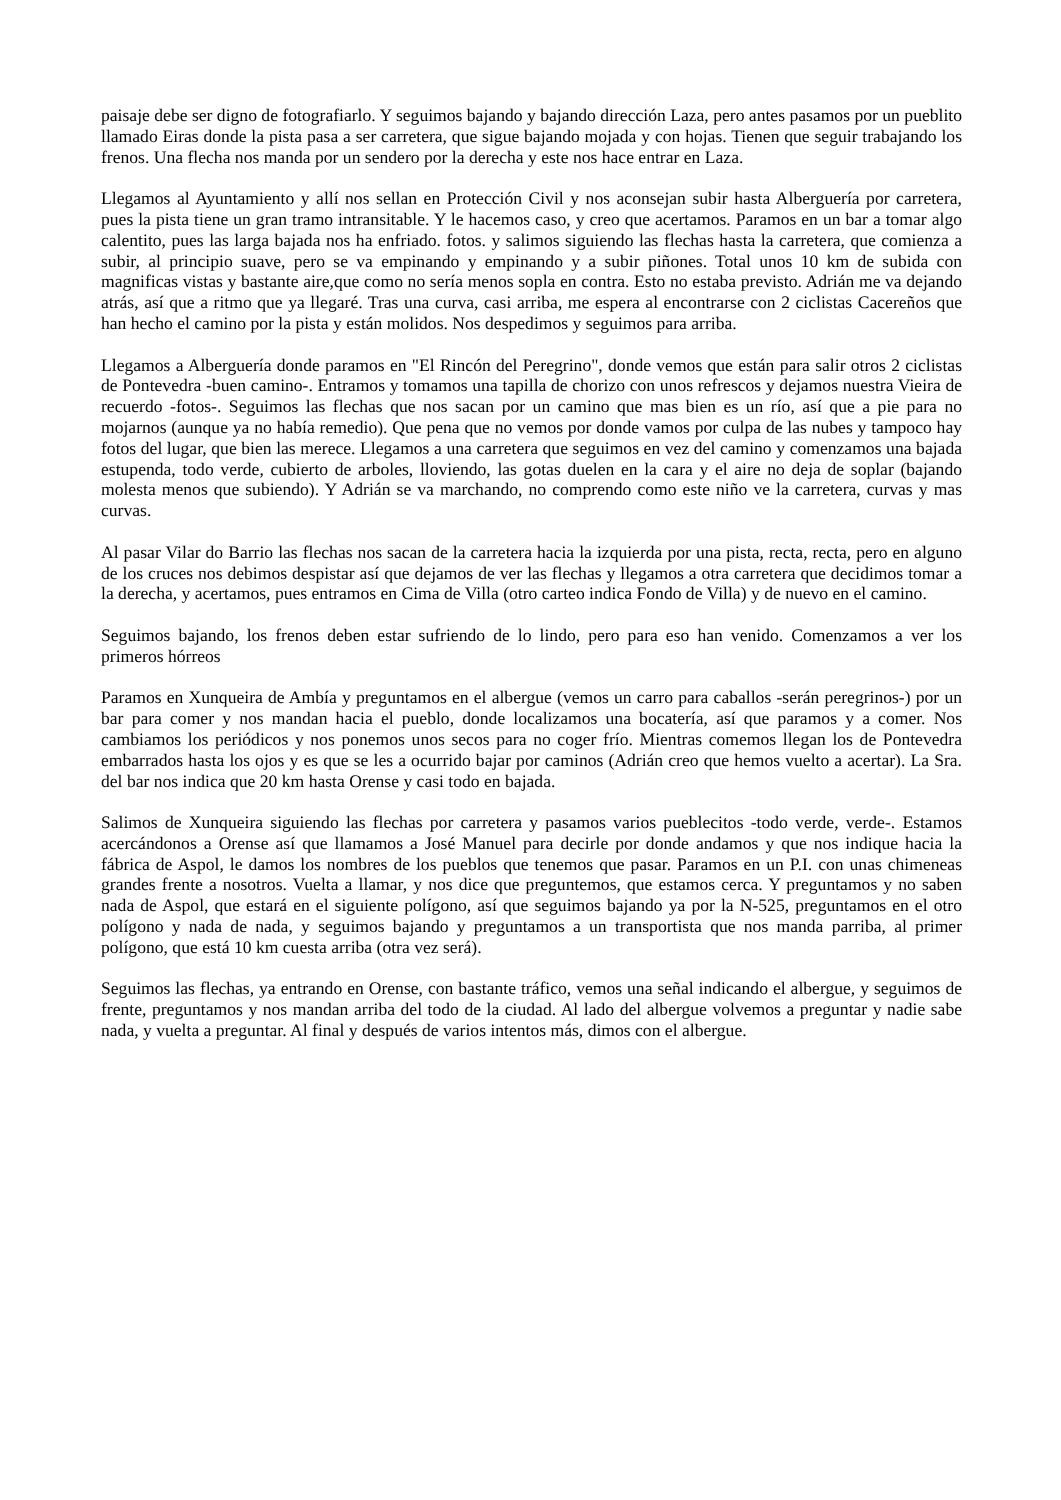paisaje debe ser digno de fotografiarlo. Y seguimos bajando y bajando dirección Laza, pero antes pasamos por un pueblito llamado Eiras donde la pista pasa a ser carretera, que sigue bajando mojada y con hojas. Tienen que seguir trabajando los frenos. Una flecha nos manda por un sendero por la derecha y este nos hace entrar en Laza.
Llegamos al Ayuntamiento y allí nos sellan en Protección Civil y nos aconsejan subir hasta Alberguería por carretera, pues la pista tiene un gran tramo intransitable. Y le hacemos caso, y creo que acertamos. Paramos en un bar a tomar algo calentito, pues las larga bajada nos ha enfriado. fotos. y salimos siguiendo las flechas hasta la carretera, que comienza a subir, al principio suave, pero se va empinando y empinando y a subir piñones. Total unos 10 km de subida con magnificas vistas y bastante aire,que como no sería menos sopla en contra. Esto no estaba previsto. Adrián me va dejando atrás, así que a ritmo que ya llegaré. Tras una curva, casi arriba, me espera al encontrarse con 2 ciclistas Cacereños que han hecho el camino por la pista y están molidos. Nos despedimos y seguimos para arriba.
Llegamos a Alberguería donde paramos en "El Rincón del Peregrino", donde vemos que están para salir otros 2 ciclistas de Pontevedra -buen camino-. Entramos y tomamos una tapilla de chorizo con unos refrescos y dejamos nuestra Vieira de recuerdo -fotos-. Seguimos las flechas que nos sacan por un camino que mas bien es un río, así que a pie para no mojarnos (aunque ya no había remedio). Que pena que no vemos por donde vamos por culpa de las nubes y tampoco hay fotos del lugar, que bien las merece. Llegamos a una carretera que seguimos en vez del camino y comenzamos una bajada estupenda, todo verde, cubierto de arboles, lloviendo, las gotas duelen en la cara y el aire no deja de soplar (bajando molesta menos que subiendo). Y Adrián se va marchando, no comprendo como este niño ve la carretera, curvas y mas curvas.
Al pasar Vilar do Barrio las flechas nos sacan de la carretera hacia la izquierda por una pista, recta, recta, pero en alguno de los cruces nos debimos despistar así que dejamos de ver las flechas y llegamos a otra carretera que decidimos tomar a la derecha, y acertamos, pues entramos en Cima de Villa (otro carteo indica Fondo de Villa) y de nuevo en el camino.
Seguimos bajando, los frenos deben estar sufriendo de lo lindo, pero para eso han venido. Comenzamos a ver los primeros hórreos
Paramos en Xunqueira de Ambía y preguntamos en el albergue (vemos un carro para caballos -serán peregrinos-) por un bar para comer y nos mandan hacia el pueblo, donde localizamos una bocatería, así que paramos y a comer. Nos cambiamos los periódicos y nos ponemos unos secos para no coger frío. Mientras comemos llegan los de Pontevedra embarrados hasta los ojos y es que se les a ocurrido bajar por caminos (Adrián creo que hemos vuelto a acertar). La Sra. del bar nos indica que 20 km hasta Orense y casi todo en bajada.
Salimos de Xunqueira siguiendo las flechas por carretera y pasamos varios pueblecitos -todo verde, verde-. Estamos acercándonos a Orense así que llamamos a José Manuel para decirle por donde andamos y que nos indique hacia la fábrica de Aspol, le damos los nombres de los pueblos que tenemos que pasar. Paramos en un P.I. con unas chimeneas grandes frente a nosotros. Vuelta a llamar, y nos dice que preguntemos, que estamos cerca. Y preguntamos y no saben nada de Aspol, que estará en el siguiente polígono, así que seguimos bajando ya por la N-525, preguntamos en el otro polígono y nada de nada, y seguimos bajando y preguntamos a un transportista que nos manda parriba, al primer polígono, que está 10 km cuesta arriba (otra vez será).
Seguimos las flechas, ya entrando en Orense, con bastante tráfico, vemos una señal indicando el albergue, y seguimos de frente, preguntamos y nos mandan arriba del todo de la ciudad. Al lado del albergue volvemos a preguntar y nadie sabe nada, y vuelta a preguntar. Al final y después de varios intentos más, dimos con el albergue.